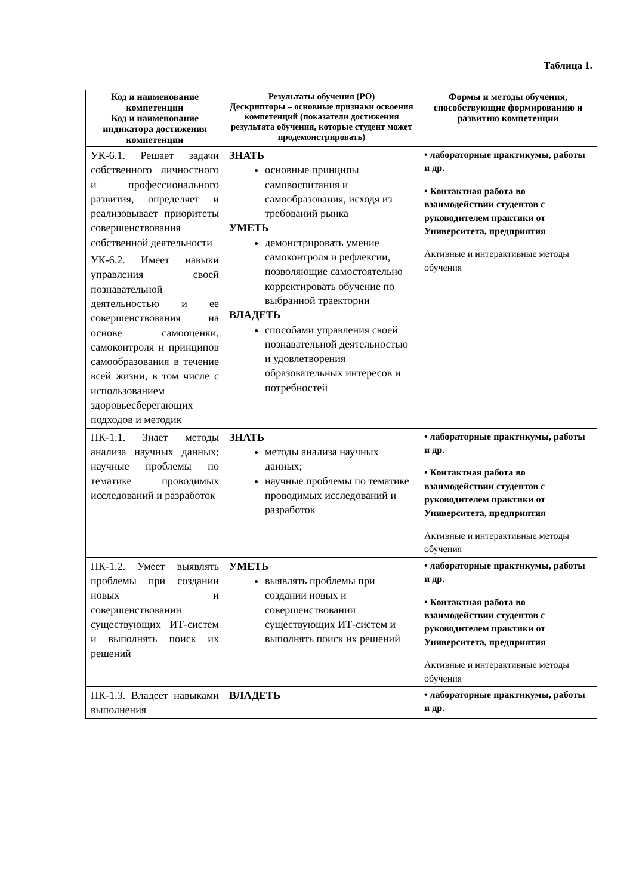Таблица 1.
| Код и наименование компетенции Код и наименование индикатора достижения компетенции | Результаты обучения (РО) Дескрипторы – основные признаки освоения компетенций (показатели достижения результата обучения, которые студент может продемонстрировать) | Формы и методы обучения, способствующие формированию и развитию компетенции |
| --- | --- | --- |
| УК-6.1. Решает задачи собственного личностного и профессионального развития, определяет и реализовывает приоритеты совершенствования собственной деятельности | ЗНАТЬ основные принципы самовоспитания и самообразования, исходя из требований рынка УМЕТЬ демонстрировать умение самоконтроля и рефлексии, позволяющие самостоятельно корректировать обучение по выбранной траектории ВЛАДЕТЬ способами управления своей познавательной деятельностью и удовлетворения образовательных интересов и потребностей | • лабораторные практикумы, работы и др. • Контактная работа во взаимодействии студентов с руководителем практики от Университета, предприятия Активные и интерактивные методы обучения |
| УК-6.2. Имеет навыки управления своей познавательной деятельностью и ее совершенствования на основе самооценки, самоконтроля и принципов самообразования в течение всей жизни, в том числе с использованием здоровьесберегающих подходов и методик | | |
| ПК-1.1. Знает методы анализа научных данных; научные проблемы по тематике проводимых исследований и разработок | ЗНАТЬ методы анализа научных данных; научные проблемы по тематике проводимых исследований и разработок | • лабораторные практикумы, работы и др. • Контактная работа во взаимодействии студентов с руководителем практики от Университета, предприятия Активные и интерактивные методы обучения |
| ПК-1.2. Умеет выявлять проблемы при создании новых и совершенствовании существующих ИТ-систем и выполнять поиск их решений | УМЕТЬ выявлять проблемы при создании новых и совершенствовании существующих ИТ-систем и выполнять поиск их решений | • лабораторные практикумы, работы и др. • Контактная работа во взаимодействии студентов с руководителем практики от Университета, предприятия Активные и интерактивные методы обучения |
| ПК-1.3. Владеет навыками выполнения | ВЛАДЕТЬ | • лабораторные практикумы, работы и др. |